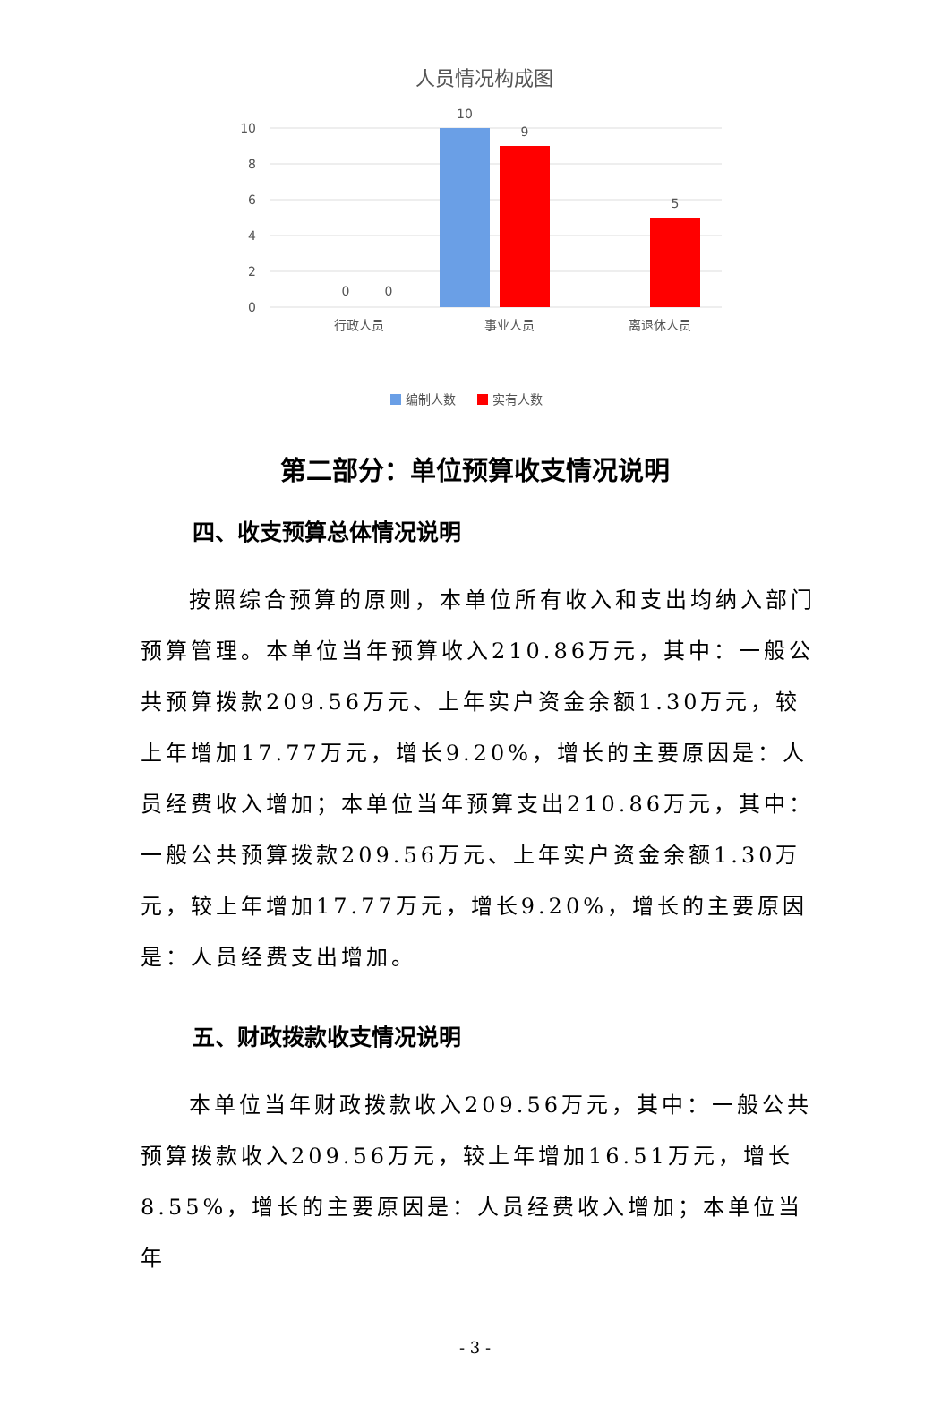人员情况构成图
10
8
6
4
2
0
10
9
5
0
0
行政人员
事业人员
离退休人员
编制人数
实有人数
第二部分：单位预算收支情况说明
四、收支预算总体情况说明
按照综合预算的原则，本单位所有收入和支出均纳入部门预算管理。本单位当年预算收入210.86万元，其中：一般公共预算拨款209.56万元、上年实户资金余额1.30万元，较上年增加17.77万元，增长9.20%，增长的主要原因是：人员经费收入增加；本单位当年预算支出210.86万元，其中：一般公共预算拨款209.56万元、上年实户资金余额1.30万元，较上年增加17.77万元，增长9.20%，增长的主要原因是：人员经费支出增加。
五、财政拨款收支情况说明
本单位当年财政拨款收入209.56万元，其中：一般公共预算拨款收入209.56万元，较上年增加16.51万元，增长8.55%，增长的主要原因是：人员经费收入增加；本单位当年
- 3 -